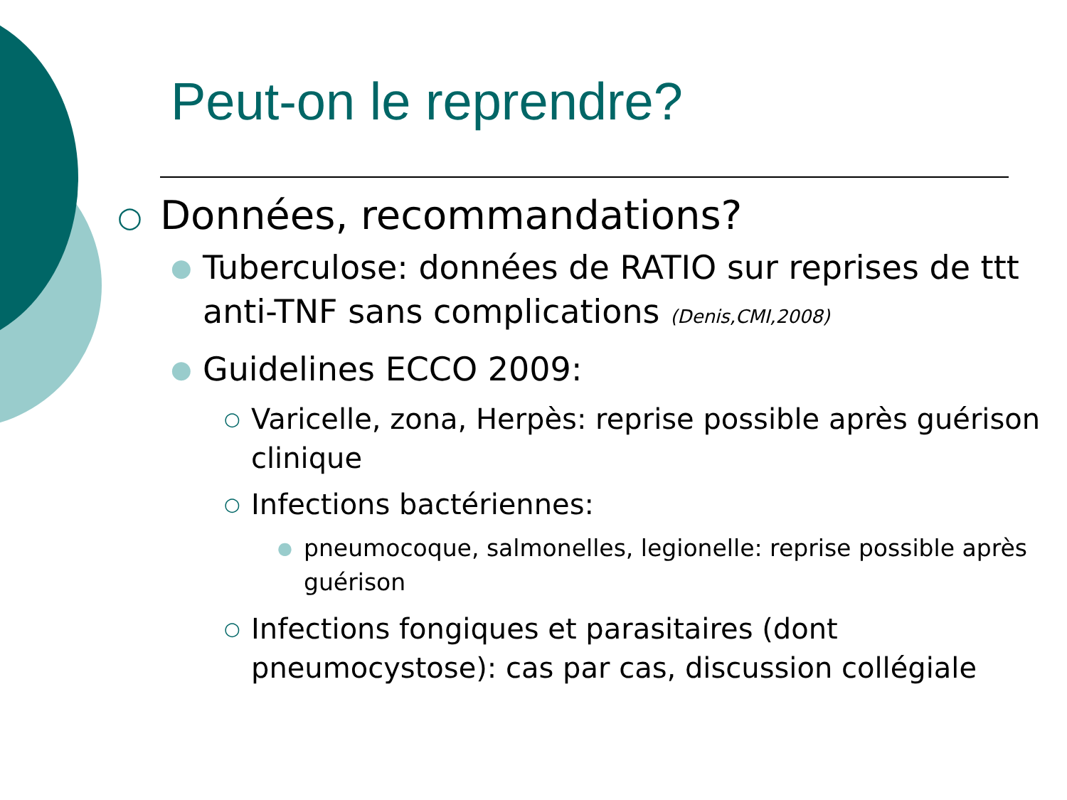Peut-on le reprendre?
○ Données, recommandations?
● Tuberculose: données de RATIO sur reprises de ttt anti-TNF sans complications (Denis,CMI,2008)
● Guidelines ECCO 2009:
○ Varicelle, zona, Herpès: reprise possible après guérison clinique
○ Infections bactériennes:
● pneumocoque, salmonelles, legionelle: reprise possible après guérison
○ Infections fongiques et parasitaires (dont pneumocystose): cas par cas, discussion collégiale